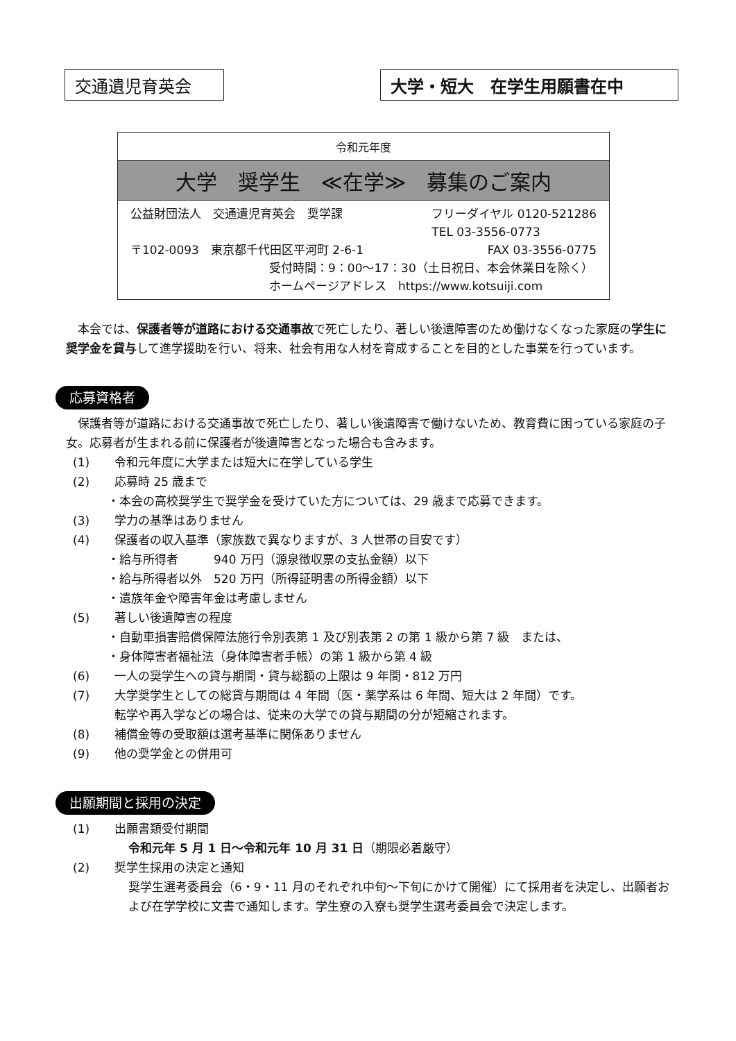交通遺児育英会 大学・短大　在学生用願書在中
令和元年度
大学　奨学生　≪在学≫　募集のご案内
公益財団法人　交通遺児育英会　奨学課 フリーダイヤル 0120-521286
TEL 03-3556-0773
〒102-0093　東京都千代田区平河町 2-6-1 FAX 03-3556-0775
受付時間：9：00〜17：30（土日祝日、本会休業日を除く）
ホームページアドレス　https://www.kotsuiji.com
本会では、保護者等が道路における交通事故で死亡したり、著しい後遺障害のため働けなくなった家庭の学生に奨学金を貸与して進学援助を行い、将来、社会有用な人材を育成することを目的とした事業を行っています。
応募資格者
保護者等が道路における交通事故で死亡したり、著しい後遺障害で働けないため、教育費に困っている家庭の子女。応募者が生まれる前に保護者が後遺障害となった場合も含みます。
(1) 令和元年度に大学または短大に在学している学生
(2) 応募時 25 歳まで
・本会の高校奨学生で奨学金を受けていた方については、29 歳まで応募できます。
(3) 学力の基準はありません
(4) 保護者の収入基準（家族数で異なりますが、3 人世帯の目安です）
・給与所得者　　　940 万円（源泉徴収票の支払金額）以下
・給与所得者以外　520 万円（所得証明書の所得金額）以下
・遺族年金や障害年金は考慮しません
(5) 著しい後遺障害の程度
・自動車損害賠償保障法施行令別表第 1 及び別表第 2 の第 1 級から第 7 級　または、
・身体障害者福祉法（身体障害者手帳）の第 1 級から第 4 級
(6) 一人の奨学生への貸与期間・貸与総額の上限は 9 年間・812 万円
(7) 大学奨学生としての総貸与期間は 4 年間（医・薬学系は 6 年間、短大は 2 年間）です。
転学や再入学などの場合は、従来の大学での貸与期間の分が短縮されます。
(8) 補償金等の受取額は選考基準に関係ありません
(9) 他の奨学金との併用可
出願期間と採用の決定
(1) 出願書類受付期間
令和元年 5 月 1 日〜令和元年 10 月 31 日（期限必着厳守）
(2) 奨学生採用の決定と通知
奨学生選考委員会（6・9・11 月のそれぞれ中旬〜下旬にかけて開催）にて採用者を決定し、出願者および在学学校に文書で通知します。学生寮の入寮も奨学生選考委員会で決定します。